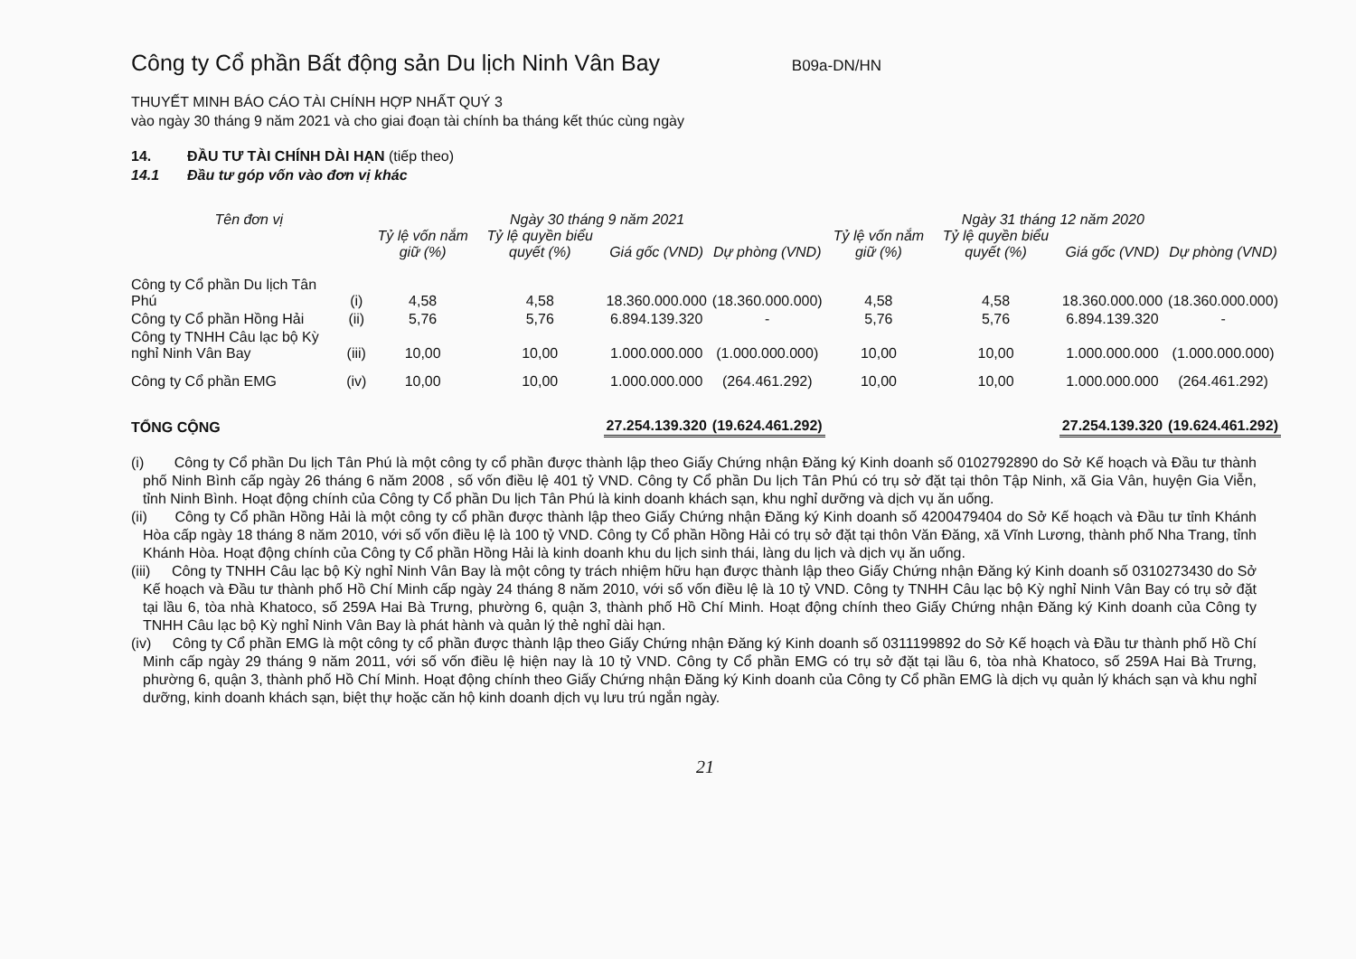Công ty Cổ phần Bất động sản Du lịch Ninh Vân Bay
B09a-DN/HN
THUYẾT MINH BÁO CÁO TÀI CHÍNH HỢP NHẤT QUÝ 3
vào ngày 30 tháng 9 năm 2021 và cho giai đoạn tài chính ba tháng kết thúc cùng ngày
14. ĐẦU TƯ TÀI CHÍNH DÀI HẠN (tiếp theo)
14.1 Đầu tư góp vốn vào đơn vị khác
| Tên đơn vị | | Ngày 30 tháng 9 năm 2021 | | | | Ngày 31 tháng 12 năm 2020 | | | |
| --- | --- | --- | --- | --- | --- | --- | --- | --- | --- |
| | | Tỷ lệ vốn nắm giữ (%) | Tỷ lệ quyền biểu quyết (%) | Giá gốc (VND) | Dự phòng (VND) | Tỷ lệ vốn nắm giữ (%) | Tỷ lệ quyền biểu quyết (%) | Giá gốc (VND) | Dự phòng (VND) |
| Công ty Cổ phần Du lịch Tân Phú | (i) | 4,58 | 4,58 | 18.360.000.000 | (18.360.000.000) | 4,58 | 4,58 | 18.360.000.000 | (18.360.000.000) |
| Công ty Cổ phần Hồng Hải | (ii) | 5,76 | 5,76 | 6.894.139.320 | - | 5,76 | 5,76 | 6.894.139.320 | - |
| Công ty TNHH Câu lạc bộ Kỳ nghỉ Ninh Vân Bay | (iii) | 10,00 | 10,00 | 1.000.000.000 | (1.000.000.000) | 10,00 | 10,00 | 1.000.000.000 | (1.000.000.000) |
| Công ty Cổ phần EMG | (iv) | 10,00 | 10,00 | 1.000.000.000 | (264.461.292) | 10,00 | 10,00 | 1.000.000.000 | (264.461.292) |
| TỔNG CỘNG | | | | 27.254.139.320 | (19.624.461.292) | | | 27.254.139.320 | (19.624.461.292) |
(i) Công ty Cổ phần Du lịch Tân Phú là một công ty cổ phần được thành lập theo Giấy Chứng nhận Đăng ký Kinh doanh số 0102792890 do Sở Kế hoạch và Đầu tư thành phố Ninh Bình cấp ngày 26 tháng 6 năm 2008 , số vốn điều lệ 401 tỷ VND. Công ty Cổ phần Du lịch Tân Phú có trụ sở đặt tại thôn Tập Ninh, xã Gia Vân, huyện Gia Viễn, tỉnh Ninh Bình. Hoạt động chính của Công ty Cổ phần Du lịch Tân Phú là kinh doanh khách sạn, khu nghỉ dưỡng và dịch vụ ăn uống.
(ii) Công ty Cổ phần Hồng Hải là một công ty cổ phần được thành lập theo Giấy Chứng nhận Đăng ký Kinh doanh số 4200479404 do Sở Kế hoạch và Đầu tư tỉnh Khánh Hòa cấp ngày 18 tháng 8 năm 2010, với số vốn điều lệ là 100 tỷ VND. Công ty Cổ phần Hồng Hải có trụ sở đặt tại thôn Văn Đăng, xã Vĩnh Lương, thành phố Nha Trang, tỉnh Khánh Hòa. Hoạt động chính của Công ty Cổ phần Hồng Hải là kinh doanh khu du lịch sinh thái, làng du lịch và dịch vụ ăn uống.
(iii) Công ty TNHH Câu lạc bộ Kỳ nghỉ Ninh Vân Bay là một công ty trách nhiệm hữu hạn được thành lập theo Giấy Chứng nhận Đăng ký Kinh doanh số 0310273430 do Sở Kế hoạch và Đầu tư thành phố Hồ Chí Minh cấp ngày 24 tháng 8 năm 2010, với số vốn điều lệ là 10 tỷ VND. Công ty TNHH Câu lạc bộ Kỳ nghỉ Ninh Vân Bay có trụ sở đặt tại lầu 6, tòa nhà Khatoco, số 259A Hai Bà Trưng, phường 6, quận 3, thành phố Hồ Chí Minh. Hoạt động chính theo Giấy Chứng nhận Đăng ký Kinh doanh của Công ty TNHH Câu lạc bộ Kỳ nghỉ Ninh Vân Bay là phát hành và quản lý thẻ nghỉ dài hạn.
(iv) Công ty Cổ phần EMG là một công ty cổ phần được thành lập theo Giấy Chứng nhận Đăng ký Kinh doanh số 0311199892 do Sở Kế hoạch và Đầu tư thành phố Hồ Chí Minh cấp ngày 29 tháng 9 năm 2011, với số vốn điều lệ hiện nay là 10 tỷ VND. Công ty Cổ phần EMG có trụ sở đặt tại lầu 6, tòa nhà Khatoco, số 259A Hai Bà Trưng, phường 6, quận 3, thành phố Hồ Chí Minh. Hoạt động chính theo Giấy Chứng nhận Đăng ký Kinh doanh của Công ty Cổ phần EMG là dịch vụ quản lý khách sạn và khu nghỉ dưỡng, kinh doanh khách sạn, biệt thự hoặc căn hộ kinh doanh dịch vụ lưu trú ngắn ngày.
21